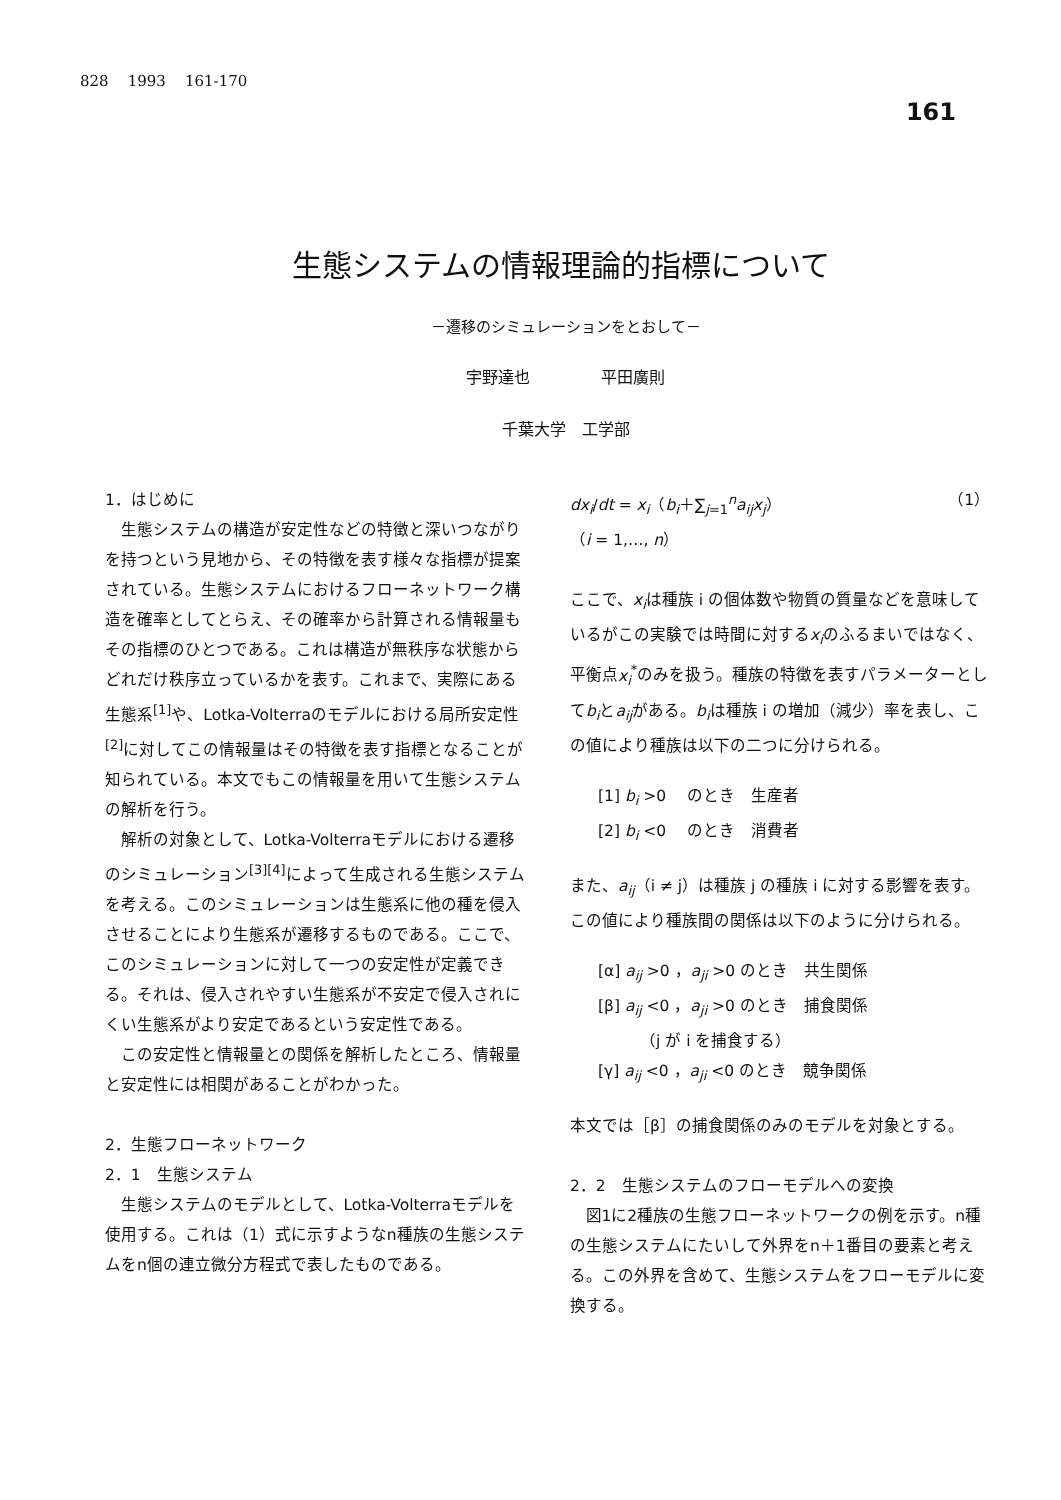828 1993 161-170
161
生態システムの情報理論的指標について
－遷移のシミュレーションをとおして－
宇野達也 平田廣則
千葉大学　工学部
1．はじめに
生態システムの構造が安定性などの特徴と深いつながりを持つという見地から、その特徴を表す様々な指標が提案されている。生態システムにおけるフローネットワーク構造を確率としてとらえ、その確率から計算される情報量もその指標のひとつである。これは構造が無秩序な状態からどれだけ秩序立っているかを表す。これまで、実際にある生態系<sup>[1]</sup>や、Lotka-Volterraのモデルにおける局所安定性<sup>[2]</sup>に対してこの情報量はその特徴を表す指標となることが知られている。本文でもこの情報量を用いて生態システムの解析を行う。
解析の対象として、Lotka-Volterraモデルにおける遷移のシミュレーション<sup>[3][4]</sup>によって生成される生態システムを考える。このシミュレーションは生態系に他の種を侵入させることにより生態系が遷移するものである。ここで、このシミュレーションに対して一つの安定性が定義できる。それは、侵入されやすい生態系が不安定で侵入されにくい生態系がより安定であるという安定性である。
この安定性と情報量との関係を解析したところ、情報量と安定性には相関があることがわかった。
2．生態フローネットワーク
2．1　生態システム
生態システムのモデルとして、Lotka-Volterraモデルを使用する。これは（1）式に示すようなn種族の生態システムをn個の連立微分方程式で表したものである。
dx<sub>i</sub>/dt = x<sub>i</sub>（b<sub>i</sub>＋∑<sub>j=1</sub><sup>n</sup>a<sub>ij</sub>x<sub>j</sub>） （1）
（i = 1,…, n）
ここで、x<sub>i</sub>は種族 i の個体数や物質の質量などを意味しているがこの実験では時間に対するx<sub>i</sub>のふるまいではなく、平衡点x<sub>i</sub><sup>*</sup>のみを扱う。種族の特徴を表すパラメーターとしてb<sub>i</sub>とa<sub>ij</sub>がある。b<sub>i</sub>は種族 i の増加（減少）率を表し、この値により種族は以下の二つに分けられる。
[1] b<sub>i</sub> >0 　のとき　生産者
[2] b<sub>i</sub> <0 　のとき　消費者
また、a<sub>ij</sub>（i ≠ j）は種族 j の種族 i に対する影響を表す。この値により種族間の関係は以下のように分けられる。
[α] a<sub>ij</sub> >0 ，a<sub>ji</sub> >0 のとき　共生関係
[β] a<sub>ij</sub> <0 ，a<sub>ji</sub> >0 のとき　捕食関係
（j が i を捕食する）
[γ] a<sub>ij</sub> <0 ，a<sub>ji</sub> <0 のとき　競争関係
本文では［β］の捕食関係のみのモデルを対象とする。
2．2　生態システムのフローモデルへの変換
図1に2種族の生態フローネットワークの例を示す。n種の生態システムにたいして外界をn＋1番目の要素と考える。この外界を含めて、生態システムをフローモデルに変換する。